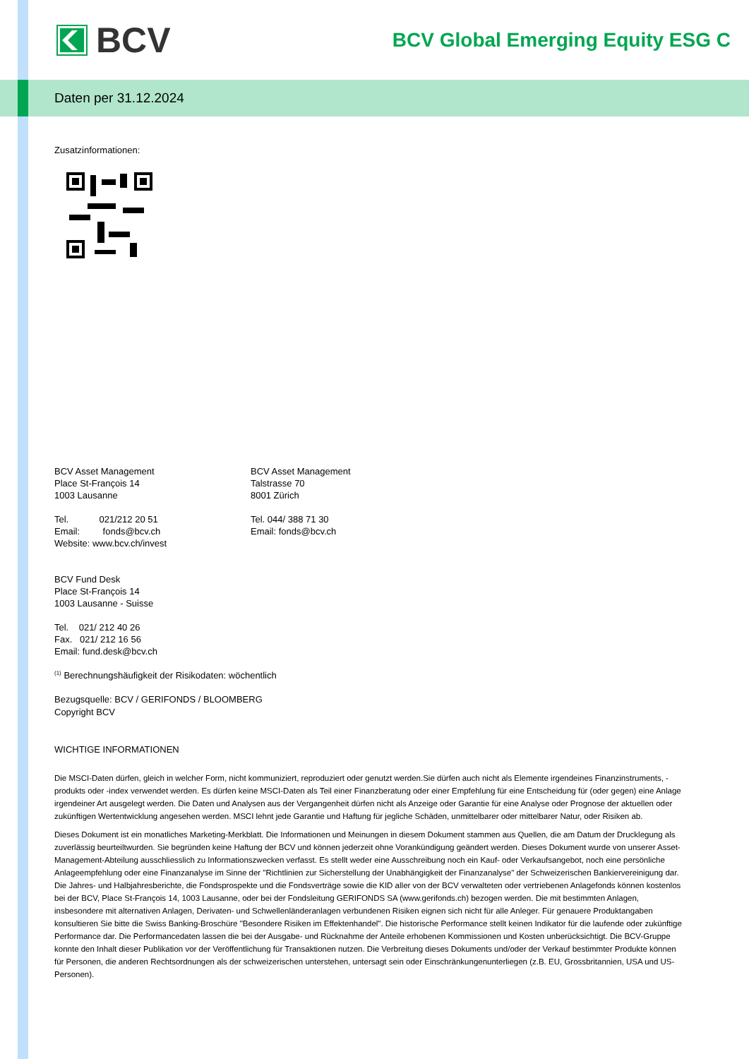BCV
BCV Global Emerging Equity ESG C
Daten per 31.12.2024
Zusatzinformationen:
BCV Asset Management
Place St-François 14
1003 Lausanne
Tel. 021/212 20 51
Email: fonds@bcv.ch
Website: www.bcv.ch/invest
BCV Asset Management
Talstrasse 70
8001 Zürich
Tel. 044/ 388 71 30
Email: fonds@bcv.ch
BCV Fund Desk
Place St-François 14
1003 Lausanne - Suisse
Tel. 021/ 212 40 26
Fax. 021/ 212 16 56
Email: fund.desk@bcv.ch
<sup>(1)</sup> Berechnungshäufigkeit der Risikodaten: wöchentlich
Bezugsquelle: BCV / GERIFONDS / BLOOMBERG
Copyright BCV
WICHTIGE INFORMATIONEN
Die MSCI-Daten dürfen, gleich in welcher Form, nicht kommuniziert, reproduziert oder genutzt werden.Sie dürfen auch nicht als Elemente irgendeines Finanzinstruments, -produkts oder -index verwendet werden. Es dürfen keine MSCI-Daten als Teil einer Finanzberatung oder einer Empfehlung für eine Entscheidung für (oder gegen) eine Anlage irgendeiner Art ausgelegt werden. Die Daten und Analysen aus der Vergangenheit dürfen nicht als Anzeige oder Garantie für eine Analyse oder Prognose der aktuellen oder zukünftigen Wertentwicklung angesehen werden. MSCI lehnt jede Garantie und Haftung für jegliche Schäden, unmittelbarer oder mittelbarer Natur, oder Risiken ab.
Dieses Dokument ist ein monatliches Marketing-Merkblatt. Die Informationen und Meinungen in diesem Dokument stammen aus Quellen, die am Datum der Drucklegung als zuverlässig beurteiltwurden. Sie begründen keine Haftung der BCV und können jederzeit ohne Vorankündigung geändert werden. Dieses Dokument wurde von unserer Asset-Management-Abteilung ausschliesslich zu Informationszwecken verfasst. Es stellt weder eine Ausschreibung noch ein Kauf- oder Verkaufsangebot, noch eine persönliche Anlageempfehlung oder eine Finanzanalyse im Sinne der "Richtlinien zur Sicherstellung der Unabhängigkeit der Finanzanalyse" der Schweizerischen Bankiervereinigung dar. Die Jahres- und Halbjahresberichte, die Fondsprospekte und die Fondsverträge sowie die KID aller von der BCV verwalteten oder vertriebenen Anlagefonds können kostenlos bei der BCV, Place St-François 14, 1003 Lausanne, oder bei der Fondsleitung GERIFONDS SA (www.gerifonds.ch) bezogen werden. Die mit bestimmten Anlagen, insbesondere mit alternativen Anlagen, Derivaten- und Schwellenländeranlagen verbundenen Risiken eignen sich nicht für alle Anleger. Für genauere Produktangaben konsultieren Sie bitte die Swiss Banking-Broschüre "Besondere Risiken im Effektenhandel". Die historische Performance stellt keinen Indikator für die laufende oder zukünftige Performance dar. Die Performancedaten lassen die bei der Ausgabe- und Rücknahme der Anteile erhobenen Kommissionen und Kosten unberücksichtigt. Die BCV-Gruppe konnte den Inhalt dieser Publikation vor der Veröffentlichung für Transaktionen nutzen. Die Verbreitung dieses Dokuments und/oder der Verkauf bestimmter Produkte können für Personen, die anderen Rechtsordnungen als der schweizerischen unterstehen, untersagt sein oder Einschränkungenunterliegen (z.B. EU, Grossbritannien, USA und US-Personen).